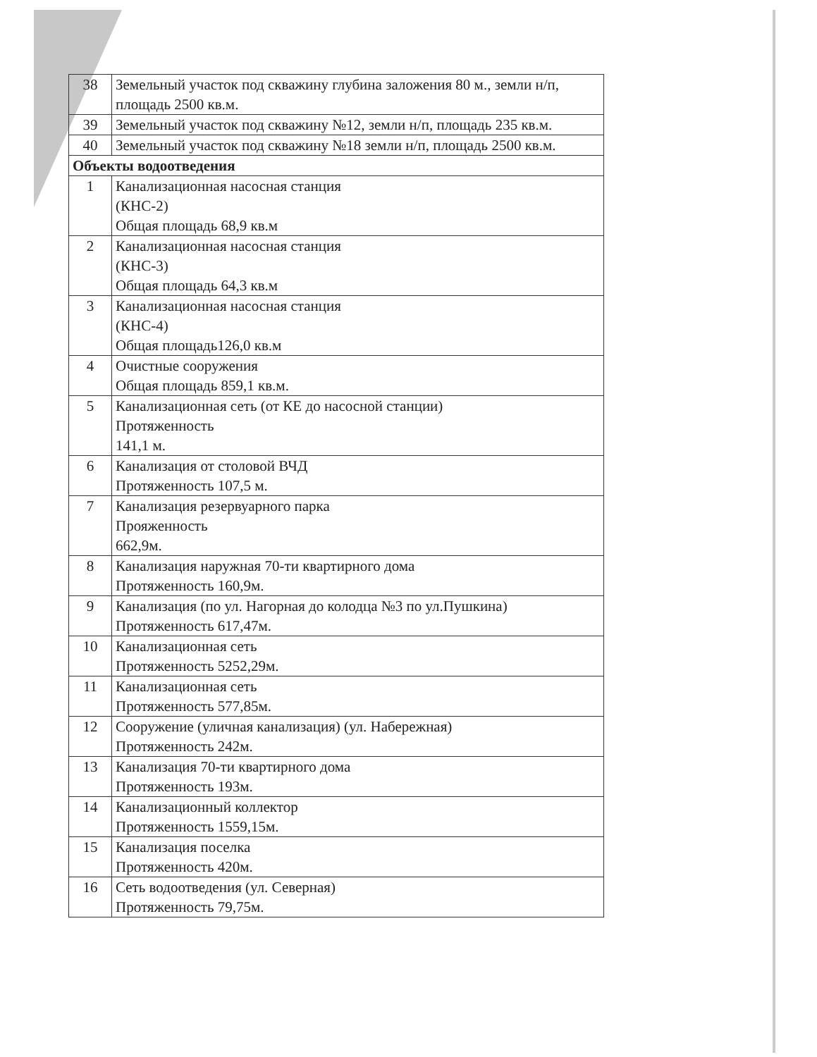| 38 | Земельный участок под скважину глубина заложения 80 м., земли н/п, площадь 2500 кв.м. |
| 39 | Земельный участок под скважину №12, земли н/п, площадь 235 кв.м. |
| 40 | Земельный участок под скважину №18 земли н/п, площадь 2500 кв.м. |
| Объекты водоотведения | |
| 1 | Канализационная насосная станция (КНС-2) Общая площадь 68,9 кв.м |
| 2 | Канализационная насосная станция (КНС-3) Общая площадь 64,3 кв.м |
| 3 | Канализационная насосная станция (КНС-4) Общая площадь126,0 кв.м |
| 4 | Очистные сооружения Общая площадь 859,1 кв.м. |
| 5 | Канализационная сеть (от КЕ до насосной станции) Протяженность 141,1 м. |
| 6 | Канализация от столовой ВЧД Протяженность 107,5 м. |
| 7 | Канализация резервуарного парка Прояженность 662,9м. |
| 8 | Канализация наружная 70-ти квартирного дома Протяженность 160,9м. |
| 9 | Канализация (по ул. Нагорная до колодца №3 по ул.Пушкина) Протяженность 617,47м. |
| 10 | Канализационная сеть Протяженность 5252,29м. |
| 11 | Канализационная сеть Протяженность 577,85м. |
| 12 | Сооружение (уличная канализация) (ул. Набережная) Протяженность 242м. |
| 13 | Канализация 70-ти квартирного дома Протяженность 193м. |
| 14 | Канализационный коллектор Протяженность 1559,15м. |
| 15 | Канализация поселка Протяженность 420м. |
| 16 | Сеть водоотведения (ул. Северная) Протяженность 79,75м. |